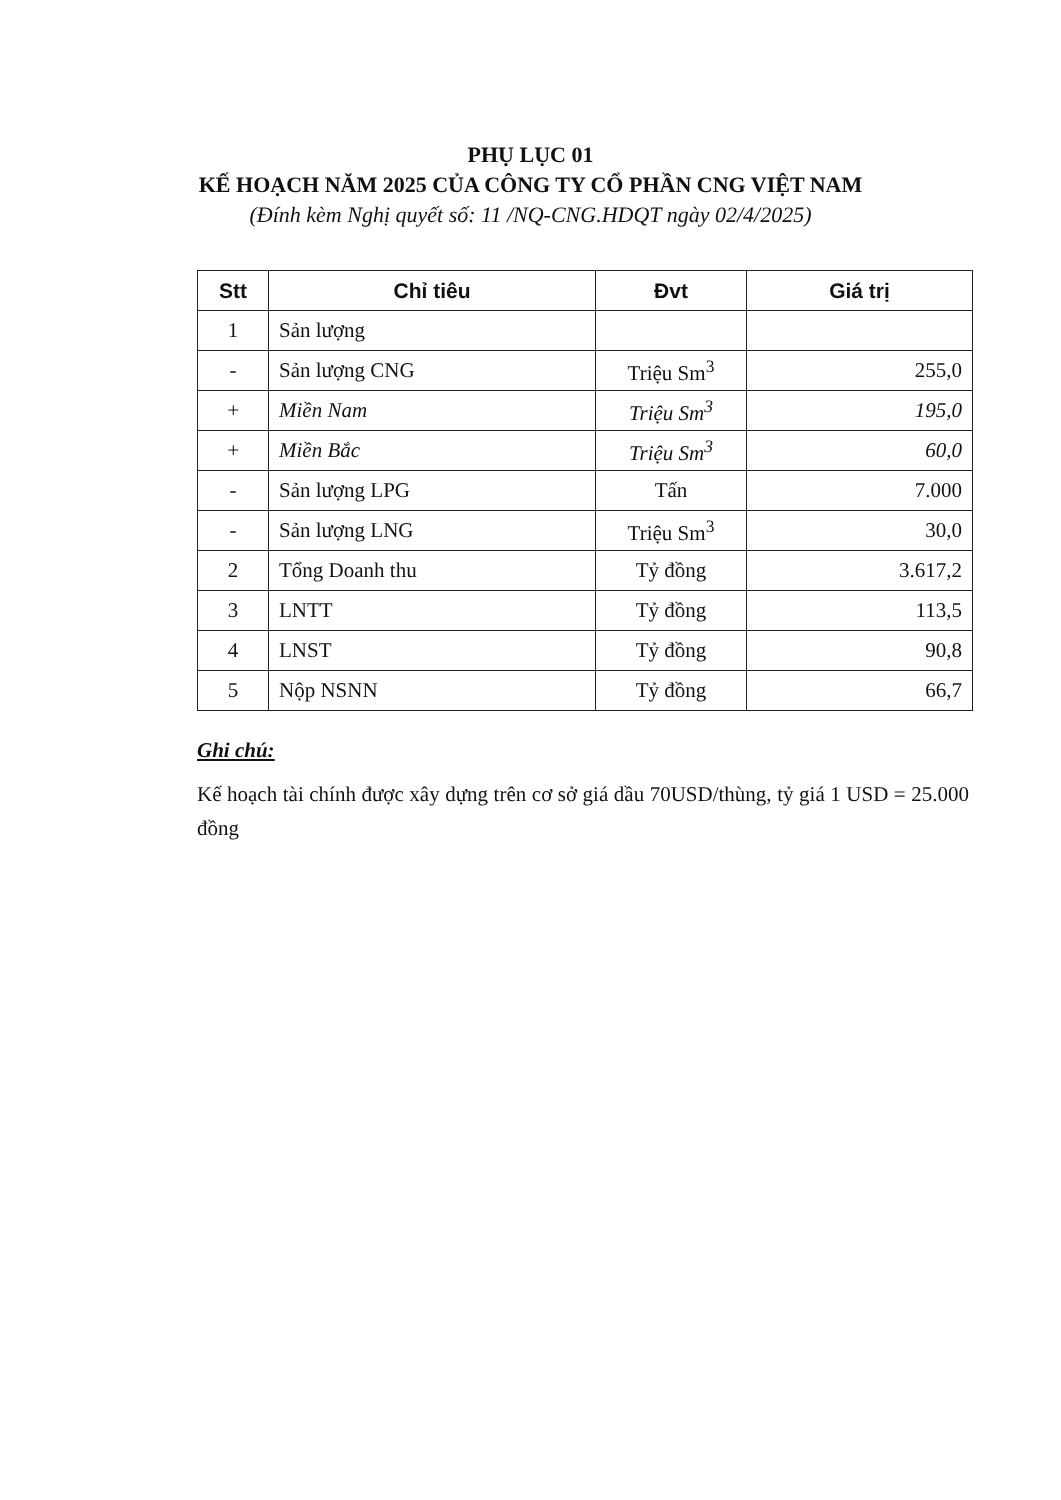PHỤ LỤC 01
KẾ HOẠCH NĂM 2025 CỦA CÔNG TY CỔ PHẦN CNG VIỆT NAM
(Đính kèm Nghị quyết số: 11 /NQ-CNG.HDQT ngày 02/4/2025)
| Stt | Chỉ tiêu | Đvt | Giá trị |
| --- | --- | --- | --- |
| 1 | Sản lượng | | |
| - | Sản lượng CNG | Triệu Sm<sup>3</sup> | 255,0 |
| + | Miền Nam | Triệu Sm<sup>3</sup> | 195,0 |
| + | Miền Bắc | Triệu Sm<sup>3</sup> | 60,0 |
| - | Sản lượng LPG | Tấn | 7.000 |
| - | Sản lượng LNG | Triệu Sm<sup>3</sup> | 30,0 |
| 2 | Tổng Doanh thu | Tỷ đồng | 3.617,2 |
| 3 | LNTT | Tỷ đồng | 113,5 |
| 4 | LNST | Tỷ đồng | 90,8 |
| 5 | Nộp NSNN | Tỷ đồng | 66,7 |
Ghi chú:
Kế hoạch tài chính được xây dựng trên cơ sở giá dầu 70USD/thùng, tỷ giá 1 USD = 25.000 đồng